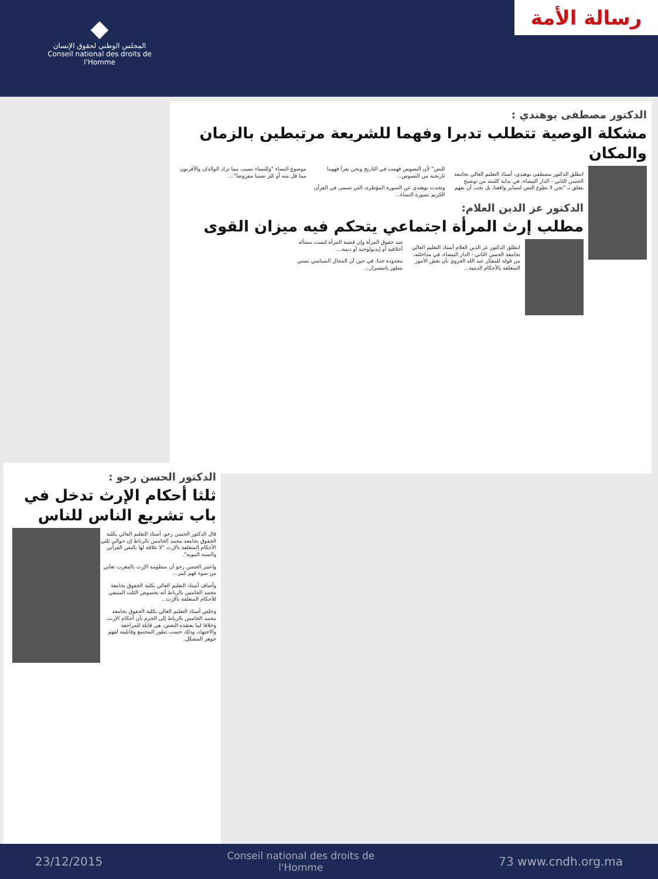◆
المجلس الوطني لحقوق الإنسان
Conseil national des droits de l'Homme
رسالة الأمة
الدكتور مصطفى بوهندي :
مشكلة الوصية تتطلب تدبرا وفهما للشريعة مرتبطين بالزمان والمكان
انطلق الدكتور مصطفى بوهندي، أستاذ التعليم العالي بجامعة الحسن الثاني - الدار البيضاء، في بداية كلمته من توضيح يتعلق بـ "نحن لا نطوع النص لنساير واقعنا، بل يجب أن نفهم النص" لأن النصوص فهمت في التاريخ ونحن نقرأ فهوما تاريخية من النصوص...
وتحدث بوهندي عن السورة المؤطرة، التي تسمى في القرآن الكريم بسورة النساء...
موضوع النساء "وللنساء نصيب مما ترك الوالدان والأقربون مما قل منه أو كثر نصيبا مفروضا"...
الدكتور عز الدين العلام:
مطلب إرث المرأة اجتماعي يتحكم فيه ميزان القوى
انطلق الدكتور عز الدين العلام أستاذ التعليم العالي بجامعة الحسن الثاني - الدار البيضاء، في مداخلته، من قولة للمفكر عبد الله العروي بأن بعض الأمور المتعلقة بالأحكام الدينية...
ضد حقوق المرأة وإن قضية المرأة ليست مسألة أخلاقية أو إيديولوجية أو دينية...
محدودة جدا، في حين أن المجال السياسي نسبي يتطور باستمرار...
الدكتور الحسن رحو :
ثلثا أحكام الإرث تدخل في باب تشريع الناس للناس
قال الدكتور الحسن رحو، أستاذ التعليم العالي بكلية الحقوق بجامعة محمد الخامس بالرباط إن حوالي ثلثي الأحكام المتعلقة بالإرث "لا علاقة لها بالنص القرآني والسنة النبوية".
واعتبر الحسن رحو أن منظومة الإرث بالمغرب تعاني من سوء فهم كبير...
وأضاف أستاذ التعليم العالي بكلية الحقوق بجامعة محمد الخامس بالرباط أنه بخصوص الثلث المتبقي للأحكام المتعلقة بالإرث...
وخلص أستاذ التعليم العالي بكلية الحقوق بجامعة محمد الخامس بالرباط إلى الجزم بأن أحكام الإرث، وخلافا لما يعتقده البعض، هي قابلة للمراجعة والاجتهاد، وذلك حسب تطور المجتمع وقابليته لفهم جوهر المشكل.
23/12/2015 Conseil national des droits de l'Homme 73 www.cndh.org.ma